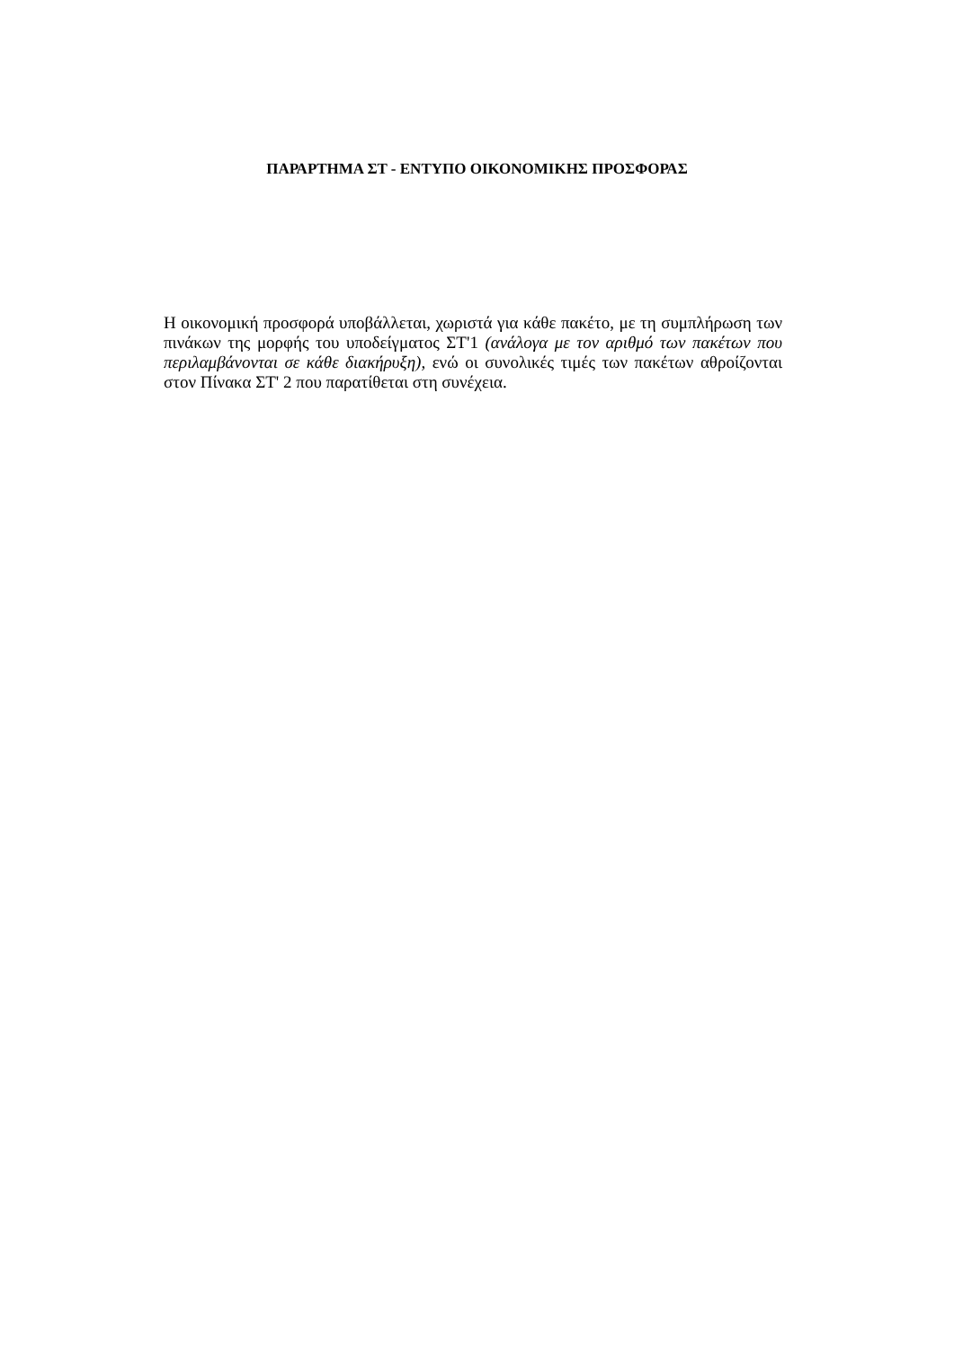ΠΑΡΑΡΤΗΜΑ ΣΤ - ΕΝΤΥΠΟ ΟΙΚΟΝΟΜΙΚΗΣ ΠΡΟΣΦΟΡΑΣ
Η οικονομική προσφορά υποβάλλεται, χωριστά για κάθε πακέτο, με τη συμπλήρωση των πινάκων της μορφής του υποδείγματος ΣΤ'1 (ανάλογα με τον αριθμό των πακέτων που περιλαμβάνονται σε κάθε διακήρυξη), ενώ οι συνολικές τιμές των πακέτων αθροίζονται στον Πίνακα ΣΤ' 2 που παρατίθεται στη συνέχεια.